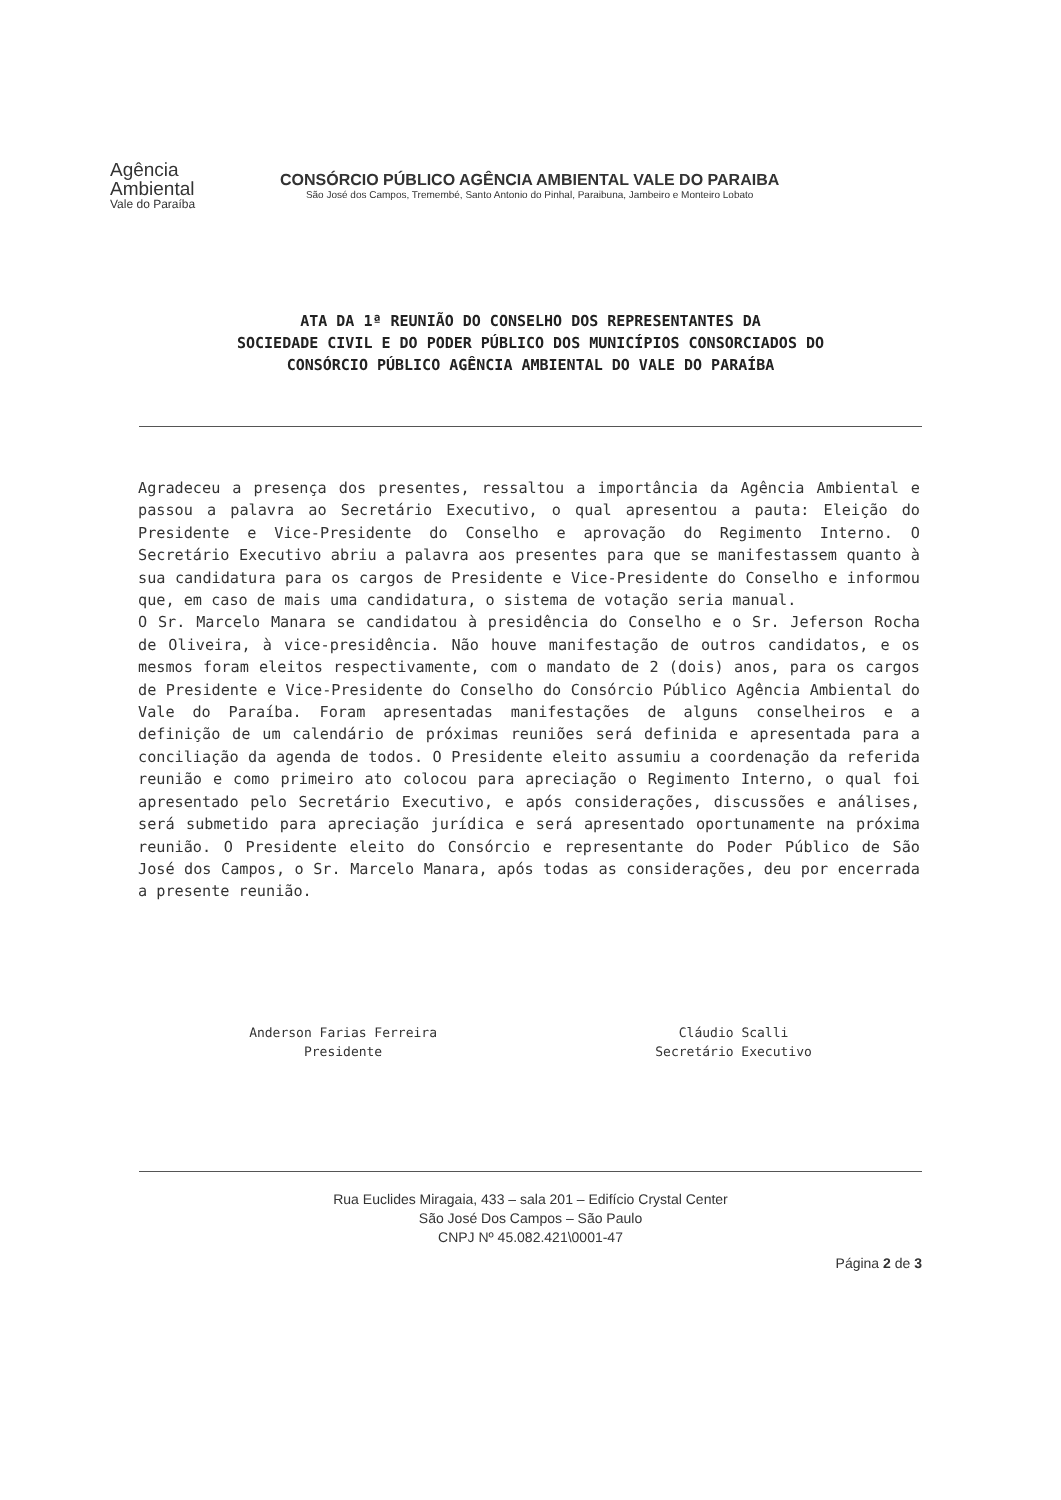Agência
Ambiental
Vale do Paraíba
CONSÓRCIO PÚBLICO AGÊNCIA AMBIENTAL VALE DO PARAIBA
São José dos Campos, Tremembé, Santo Antonio do Pinhal, Paraibuna, Jambeiro e Monteiro Lobato
ATA DA 1ª REUNIÃO DO CONSELHO DOS REPRESENTANTES DA
SOCIEDADE CIVIL E DO PODER PÚBLICO DOS MUNICÍPIOS CONSORCIADOS DO
CONSÓRCIO PÚBLICO AGÊNCIA AMBIENTAL DO VALE DO PARAÍBA
Agradeceu a presença dos presentes, ressaltou a importância da Agência Ambiental e passou a palavra ao Secretário Executivo, o qual apresentou a pauta: Eleição do Presidente e Vice-Presidente do Conselho e aprovação do Regimento Interno. O Secretário Executivo abriu a palavra aos presentes para que se manifestassem quanto à sua candidatura para os cargos de Presidente e Vice-Presidente do Conselho e informou que, em caso de mais uma candidatura, o sistema de votação seria manual.
O Sr. Marcelo Manara se candidatou à presidência do Conselho e o Sr. Jeferson Rocha de Oliveira, à vice-presidência. Não houve manifestação de outros candidatos, e os mesmos foram eleitos respectivamente, com o mandato de 2 (dois) anos, para os cargos de Presidente e Vice-Presidente do Conselho do Consórcio Público Agência Ambiental do Vale do Paraíba. Foram apresentadas manifestações de alguns conselheiros e a definição de um calendário de próximas reuniões será definida e apresentada para a conciliação da agenda de todos. O Presidente eleito assumiu a coordenação da referida reunião e como primeiro ato colocou para apreciação o Regimento Interno, o qual foi apresentado pelo Secretário Executivo, e após considerações, discussões e análises, será submetido para apreciação jurídica e será apresentado oportunamente na próxima reunião. O Presidente eleito do Consórcio e representante do Poder Público de São José dos Campos, o Sr. Marcelo Manara, após todas as considerações, deu por encerrada a presente reunião.
Anderson Farias Ferreira
Presidente
Cláudio Scalli
Secretário Executivo
Rua Euclides Miragaia, 433 – sala 201 – Edifício Crystal Center
São José Dos Campos – São Paulo
CNPJ Nº 45.082.421\0001-47
Página 2 de 3